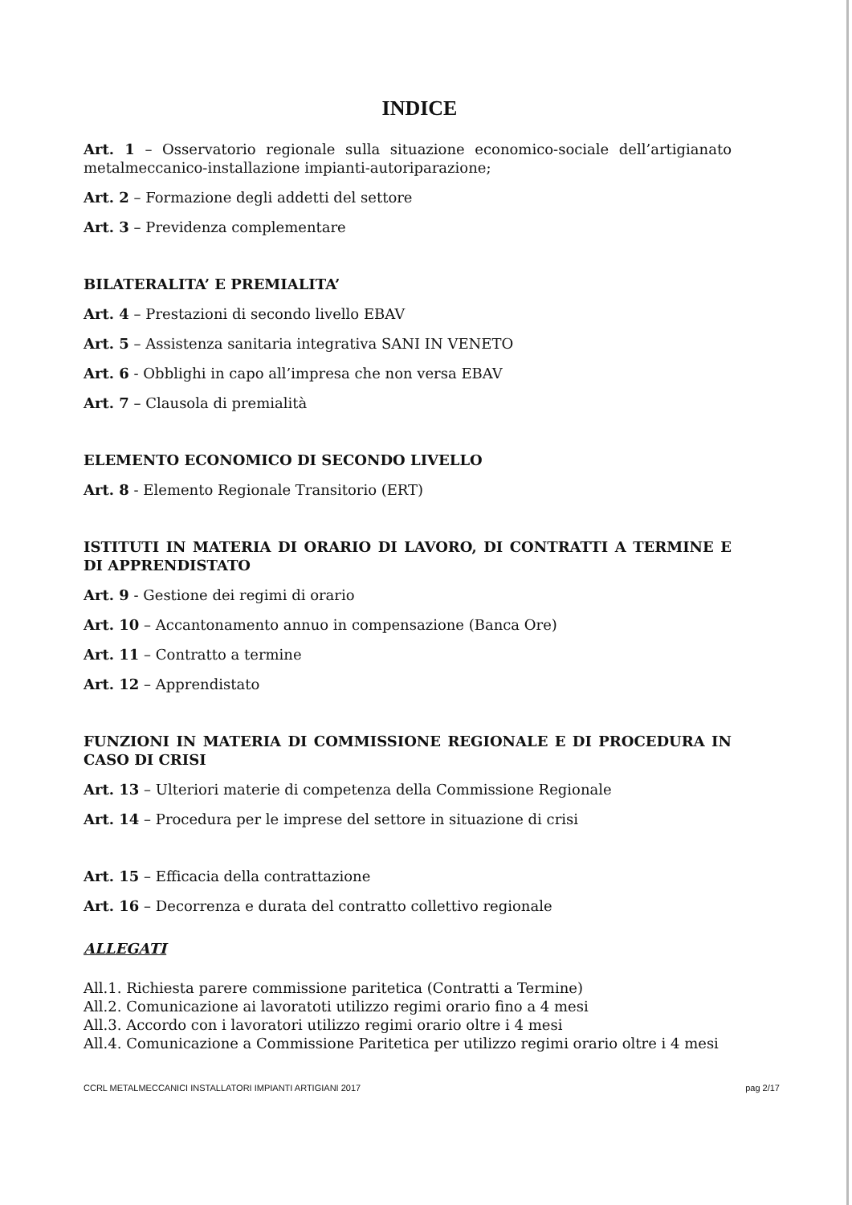INDICE
Art. 1 – Osservatorio regionale sulla situazione economico-sociale dell’artigianato metalmeccanico-installazione impianti-autoriparazione;
Art. 2 – Formazione degli addetti del settore
Art. 3 – Previdenza complementare
BILATERALITA’ E PREMIALITA’
Art. 4 – Prestazioni di secondo livello EBAV
Art. 5 – Assistenza sanitaria integrativa SANI IN VENETO
Art. 6 - Obblighi in capo all’impresa che non versa EBAV
Art. 7 – Clausola di premialità
ELEMENTO ECONOMICO DI SECONDO LIVELLO
Art. 8 - Elemento Regionale Transitorio (ERT)
ISTITUTI IN MATERIA DI ORARIO DI LAVORO, DI CONTRATTI A TERMINE E DI APPRENDISTATO
Art. 9 - Gestione dei regimi di orario
Art. 10 – Accantonamento annuo in compensazione (Banca Ore)
Art. 11 – Contratto a termine
Art. 12 – Apprendistato
FUNZIONI IN MATERIA DI COMMISSIONE REGIONALE E DI PROCEDURA IN CASO DI CRISI
Art. 13 – Ulteriori materie di competenza della Commissione Regionale
Art. 14 – Procedura per le imprese del settore in situazione di crisi
Art. 15 – Efficacia della contrattazione
Art. 16 – Decorrenza e durata del contratto collettivo regionale
ALLEGATI
All.1. Richiesta parere commissione paritetica (Contratti a Termine)
All.2. Comunicazione ai lavoratoti utilizzo regimi orario fino a 4 mesi
All.3. Accordo con i lavoratori utilizzo regimi orario oltre i 4 mesi
All.4. Comunicazione a Commissione Paritetica per utilizzo regimi orario oltre i 4 mesi
CCRL METALMECCANICI INSTALLATORI IMPIANTI ARTIGIANI 2017 pag 2/17